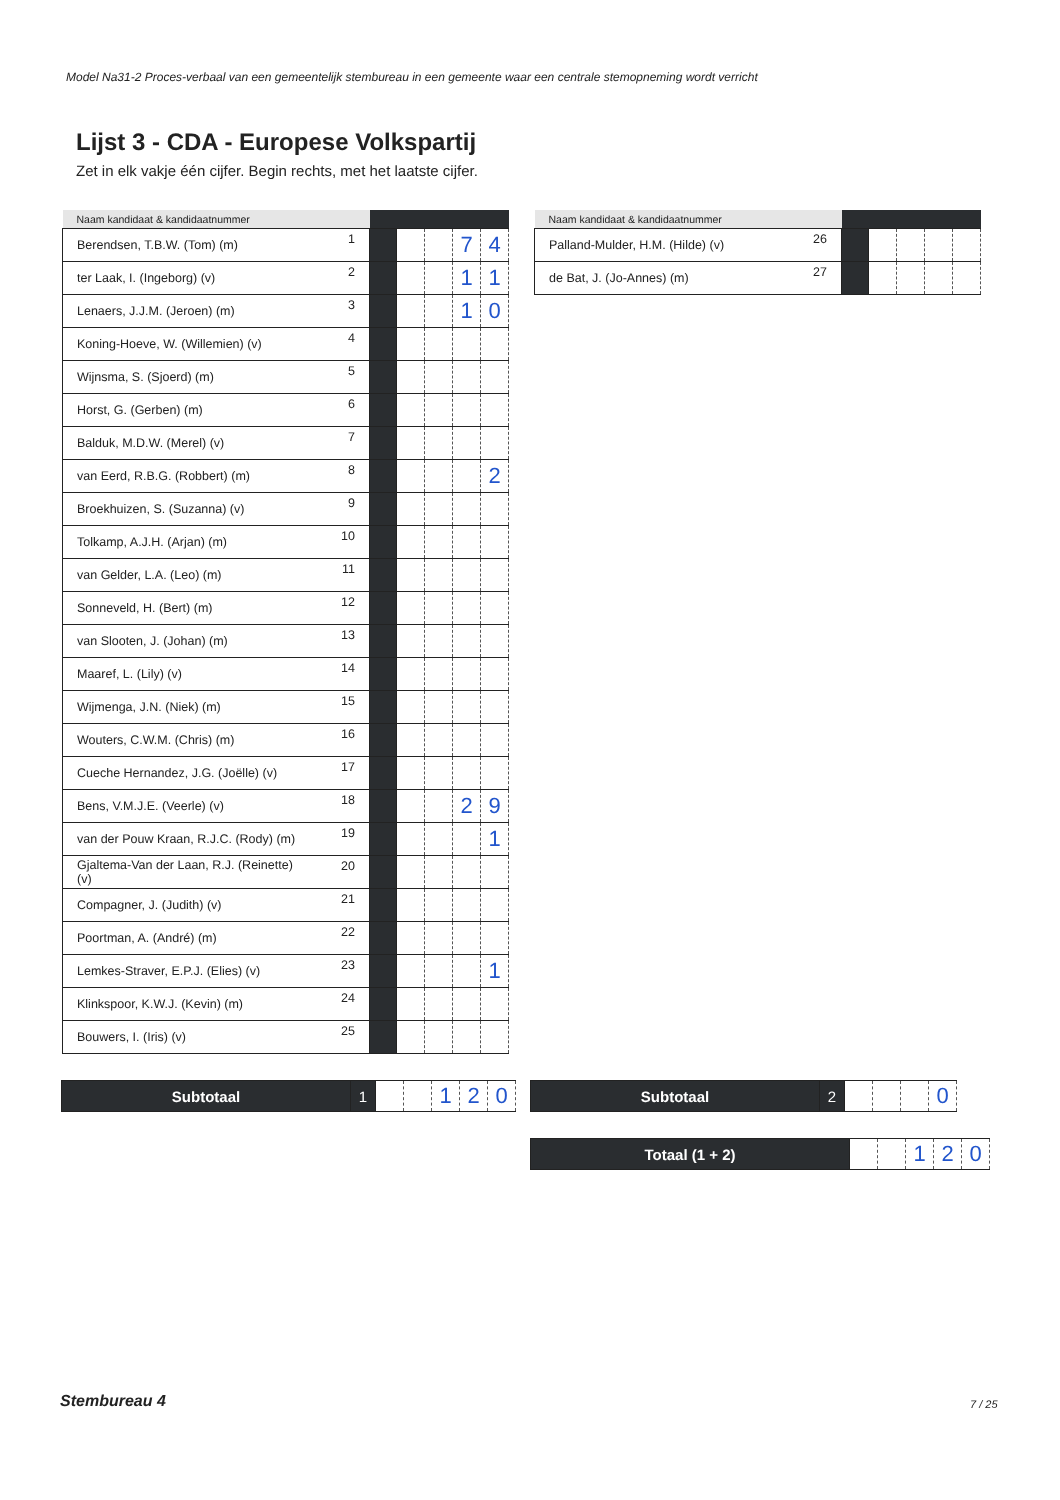Model Na31-2 Proces-verbaal van een gemeentelijk stembureau in een gemeente waar een centrale stemopneming wordt verricht
Lijst 3 - CDA - Europese Volkspartij
Zet in elk vakje één cijfer. Begin rechts, met het laatste cijfer.
| Naam kandidaat & kandidaatnummer | | | | | | |
| --- | --- | --- | --- | --- | --- | --- |
| Berendsen, T.B.W. (Tom) (m) | 1 | | | | 7 | 4 |
| ter Laak, I. (Ingeborg) (v) | 2 | | | | 1 | 1 |
| Lenaers, J.J.M. (Jeroen) (m) | 3 | | | | 1 | 0 |
| Koning-Hoeve, W. (Willemien) (v) | 4 | | | | | |
| Wijnsma, S. (Sjoerd) (m) | 5 | | | | | |
| Horst, G. (Gerben) (m) | 6 | | | | | |
| Balduk, M.D.W. (Merel) (v) | 7 | | | | | |
| van Eerd, R.B.G. (Robbert) (m) | 8 | | | | | 2 |
| Broekhuizen, S. (Suzanna) (v) | 9 | | | | | |
| Tolkamp, A.J.H. (Arjan) (m) | 10 | | | | | |
| van Gelder, L.A. (Leo) (m) | 11 | | | | | |
| Sonneveld, H. (Bert) (m) | 12 | | | | | |
| van Slooten, J. (Johan) (m) | 13 | | | | | |
| Maaref, L. (Lily) (v) | 14 | | | | | |
| Wijmenga, J.N. (Niek) (m) | 15 | | | | | |
| Wouters, C.W.M. (Chris) (m) | 16 | | | | | |
| Cueche Hernandez, J.G. (Joëlle) (v) | 17 | | | | | |
| Bens, V.M.J.E. (Veerle) (v) | 18 | | | | 2 | 9 |
| van der Pouw Kraan, R.J.C. (Rody) (m) | 19 | | | | | 1 |
| Gjaltema-Van der Laan, R.J. (Reinette) (v) | 20 | | | | | |
| Compagner, J. (Judith) (v) | 21 | | | | | |
| Poortman, A. (André) (m) | 22 | | | | | |
| Lemkes-Straver, E.P.J. (Elies) (v) | 23 | | | | | 1 |
| Klinkspoor, K.W.J. (Kevin) (m) | 24 | | | | | |
| Bouwers, I. (Iris) (v) | 25 | | | | | |
| Naam kandidaat & kandidaatnummer | | | | | | |
| --- | --- | --- | --- | --- | --- | --- |
| Palland-Mulder, H.M. (Hilde) (v) | 26 | | | | | |
| de Bat, J. (Jo-Annes) (m) | 27 | | | | | |
| Subtotaal | 1 | | | 1 | 2 | 0 |
| Subtotaal | 2 | | | | 0 |
| Totaal (1 + 2) | | | 1 | 2 | 0 |
Stembureau 4 7 / 25